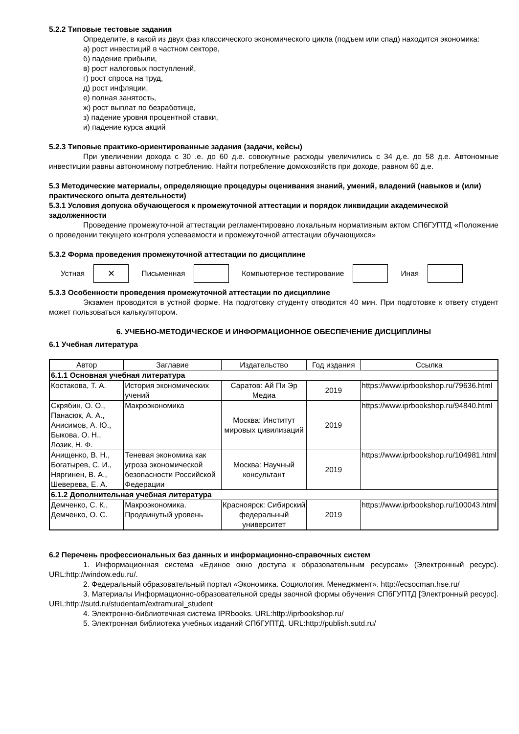5.2.2 Типовые тестовые задания
Определите, в какой из двух фаз классического экономического цикла (подъем или спад) находится экономика:
а) рост инвестиций в частном секторе,
б) падение прибыли,
в) рост налоговых поступлений,
г) рост спроса на труд,
д) рост инфляции,
е) полная занятость,
ж) рост выплат по безработице,
з) падение уровня процентной ставки,
и) падение курса акций
5.2.3 Типовые практико-ориентированные задания (задачи, кейсы)
При увеличении дохода с 30 .е. до 60 д.е. совокупные расходы увеличились с 34 д.е. до 58 д.е. Автономные инвестиции равны автономному потреблению. Найти потребление домохозяйств при доходе, равном 60 д.е.
5.3 Методические материалы, определяющие процедуры оценивания знаний, умений, владений (навыков и (или) практического опыта деятельности)
5.3.1 Условия допуска обучающегося к промежуточной аттестации и порядок ликвидации академической задолженности
Проведение промежуточной аттестации регламентировано локальным нормативным актом СПбГУПТД «Положение о проведении текущего контроля успеваемости и промежуточной аттестации обучающихся»
5.3.2 Форма проведения промежуточной аттестации по дисциплине
Устная
✕
Письменная Компьютерное тестирование Иная
5.3.3 Особенности проведения промежуточной аттестации по дисциплине
Экзамен проводится в устной форме. На подготовку студенту отводится 40 мин. При подготовке к ответу студент может пользоваться калькулятором.
6. УЧЕБНО-МЕТОДИЧЕСКОЕ И ИНФОРМАЦИОННОЕ ОБЕСПЕЧЕНИЕ ДИСЦИПЛИНЫ
6.1 Учебная литература
| Автор | Заглавие | Издательство | Год издания | Ссылка |
| --- | --- | --- | --- | --- |
| 6.1.1 Основная учебная литература | | | | |
| Костакова, Т. А. | История экономических учений | Саратов: Ай Пи Эр Медиа | 2019 | https://www.iprbookshop.ru/79636.html |
| Скрябин, О. О., Панасюк, А. А., Анисимов, А. Ю., Быкова, О. Н., Лозик, Н. Ф. | Макроэкономика | Москва: Институт мировых цивилизаций | 2019 | https://www.iprbookshop.ru/94840.html |
| Анищенко, В. Н., Богатырев, С. И., Няргинен, В. А., Шеверева, Е. А. | Теневая экономика как угроза экономической безопасности Российской Федерации | Москва: Научный консультант | 2019 | https://www.iprbookshop.ru/104981.html |
| 6.1.2 Дополнительная учебная литература | | | | |
| Демченко, С. К., Демченко, О. С. | Макроэкономика. Продвинутый уровень | Красноярск: Сибирский федеральный университет | 2019 | https://www.iprbookshop.ru/100043.html |
6.2 Перечень профессиональных баз данных и информационно-справочных систем
1. Информационная система «Единое окно доступа к образовательным ресурсам» (Электронный ресурс). URL:http://window.edu.ru/.
2. Федеральный образовательный портал «Экономика. Социология. Менеджмент». http://ecsocman.hse.ru/
3. Материалы Информационно-образовательной среды заочной формы обучения СПбГУПТД [Электронный ресурс]. URL:http://sutd.ru/studentam/extramural_student
4. Электронно-библиотечная система IPRbooks. URL:http://iprbookshop.ru/
5. Электронная библиотека учебных изданий СПбГУПТД. URL:http://publish.sutd.ru/